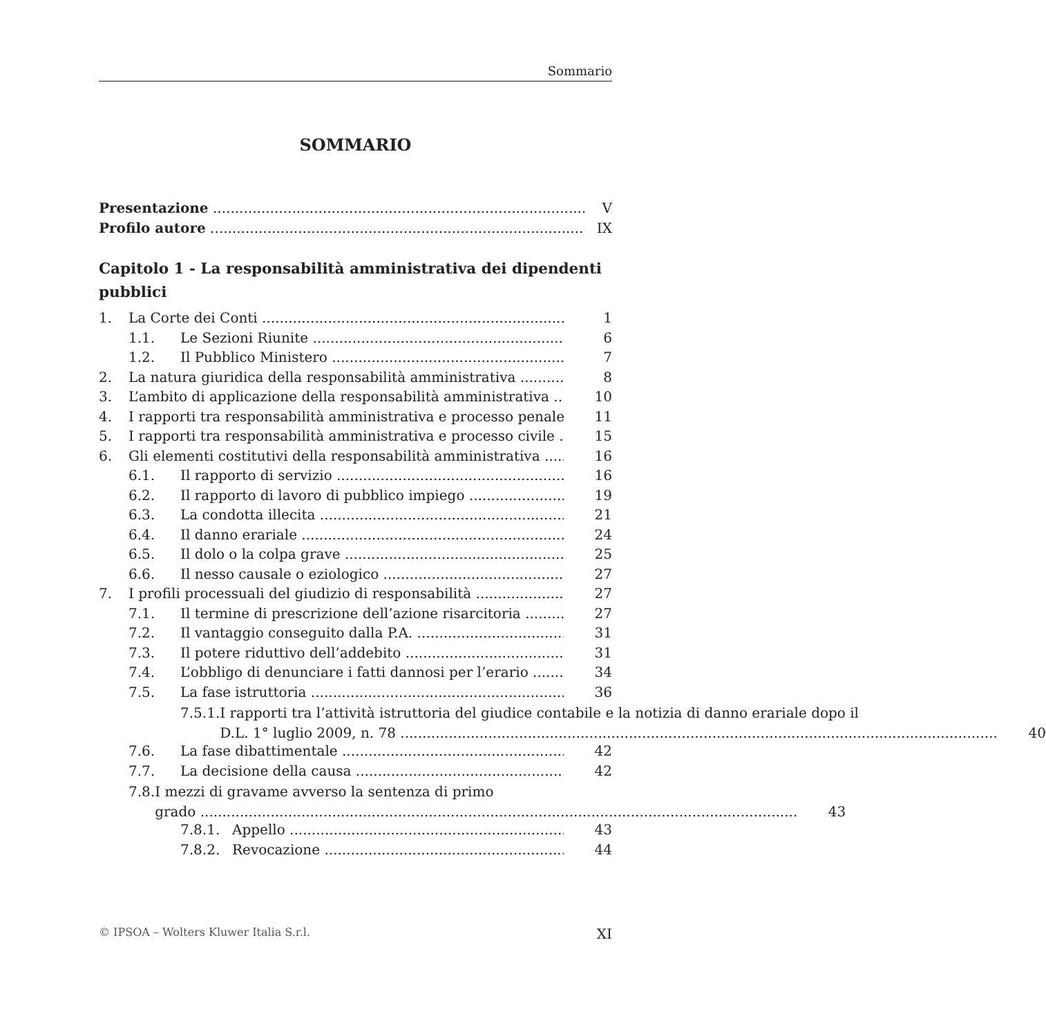Sommario
SOMMARIO
Presentazione V
Profilo autore IX
Capitolo 1 - La responsabilità amministrativa dei dipendenti pubblici
1. La Corte dei Conti 1
1.1. Le Sezioni Riunite 6
1.2. Il Pubblico Ministero 7
2. La natura giuridica della responsabilità amministrativa 8
3. L’ambito di applicazione della responsabilità amministrativa 10
4. I rapporti tra responsabilità amministrativa e processo penale 11
5. I rapporti tra responsabilità amministrativa e processo civile 15
6. Gli elementi costitutivi della responsabilità amministrativa 16
6.1. Il rapporto di servizio 16
6.2. Il rapporto di lavoro di pubblico impiego 19
6.3. La condotta illecita 21
6.4. Il danno erariale 24
6.5. Il dolo o la colpa grave 25
6.6. Il nesso causale o eziologico 27
7. I profili processuali del giudizio di responsabilità 27
7.1. Il termine di prescrizione dell’azione risarcitoria 27
7.2. Il vantaggio conseguito dalla P.A. 31
7.3. Il potere riduttivo dell’addebito 31
7.4. L’obbligo di denunciare i fatti dannosi per l’erario 34
7.5. La fase istruttoria 36
7.5.1. I rapporti tra l’attività istruttoria del giudice contabile e la notizia di danno erariale dopo il
D.L. 1° luglio 2009, n. 78 40
7.6. La fase dibattimentale 42
7.7. La decisione della causa 42
7.8. I mezzi di gravame avverso la sentenza di primo
grado 43
7.8.1. Appello 43
7.8.2. Revocazione 44
© IPSOA – Wolters Kluwer Italia S.r.l. XI